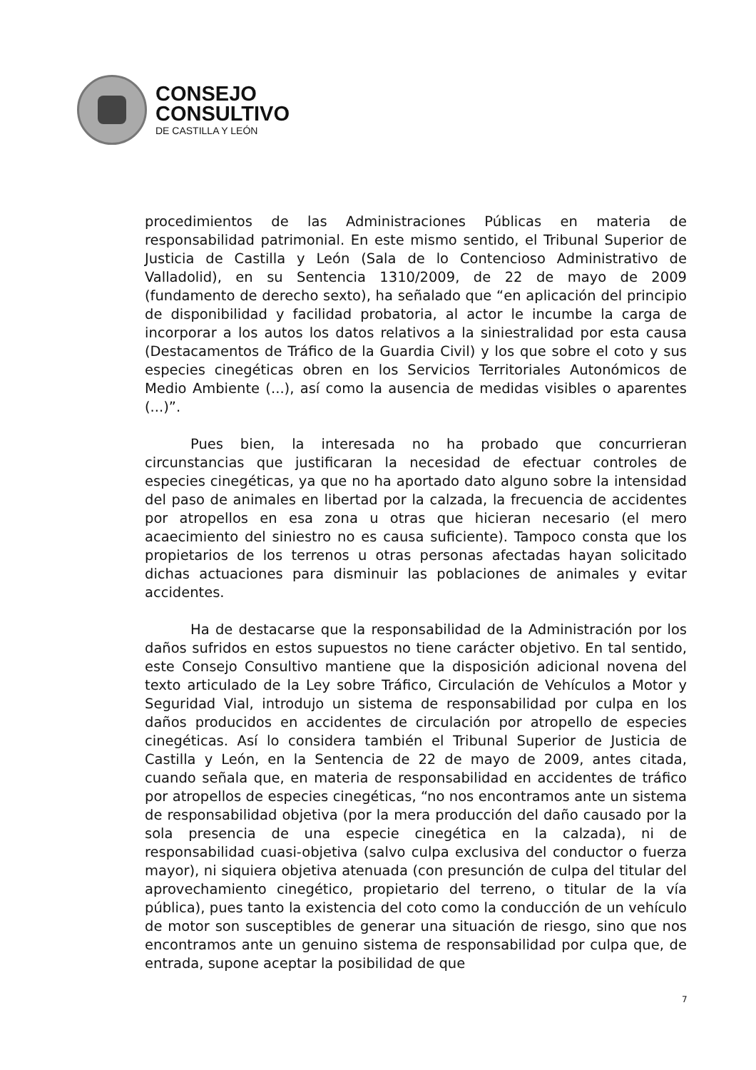CONSEJO
CONSULTIVO
DE CASTILLA Y LEÓN
procedimientos de las Administraciones Públicas en materia de responsabilidad patrimonial. En este mismo sentido, el Tribunal Superior de Justicia de Castilla y León (Sala de lo Contencioso Administrativo de Valladolid), en su Sentencia 1310/2009, de 22 de mayo de 2009 (fundamento de derecho sexto), ha señalado que “en aplicación del principio de disponibilidad y facilidad probatoria, al actor le incumbe la carga de incorporar a los autos los datos relativos a la siniestralidad por esta causa (Destacamentos de Tráfico de la Guardia Civil) y los que sobre el coto y sus especies cinegéticas obren en los Servicios Territoriales Autonómicos de Medio Ambiente (...), así como la ausencia de medidas visibles o aparentes (...)”.
Pues bien, la interesada no ha probado que concurrieran circunstancias que justificaran la necesidad de efectuar controles de especies cinegéticas, ya que no ha aportado dato alguno sobre la intensidad del paso de animales en libertad por la calzada, la frecuencia de accidentes por atropellos en esa zona u otras que hicieran necesario (el mero acaecimiento del siniestro no es causa suficiente). Tampoco consta que los propietarios de los terrenos u otras personas afectadas hayan solicitado dichas actuaciones para disminuir las poblaciones de animales y evitar accidentes.
Ha de destacarse que la responsabilidad de la Administración por los daños sufridos en estos supuestos no tiene carácter objetivo. En tal sentido, este Consejo Consultivo mantiene que la disposición adicional novena del texto articulado de la Ley sobre Tráfico, Circulación de Vehículos a Motor y Seguridad Vial, introdujo un sistema de responsabilidad por culpa en los daños producidos en accidentes de circulación por atropello de especies cinegéticas. Así lo considera también el Tribunal Superior de Justicia de Castilla y León, en la Sentencia de 22 de mayo de 2009, antes citada, cuando señala que, en materia de responsabilidad en accidentes de tráfico por atropellos de especies cinegéticas, “no nos encontramos ante un sistema de responsabilidad objetiva (por la mera producción del daño causado por la sola presencia de una especie cinegética en la calzada), ni de responsabilidad cuasi-objetiva (salvo culpa exclusiva del conductor o fuerza mayor), ni siquiera objetiva atenuada (con presunción de culpa del titular del aprovechamiento cinegético, propietario del terreno, o titular de la vía pública), pues tanto la existencia del coto como la conducción de un vehículo de motor son susceptibles de generar una situación de riesgo, sino que nos encontramos ante un genuino sistema de responsabilidad por culpa que, de entrada, supone aceptar la posibilidad de que
7